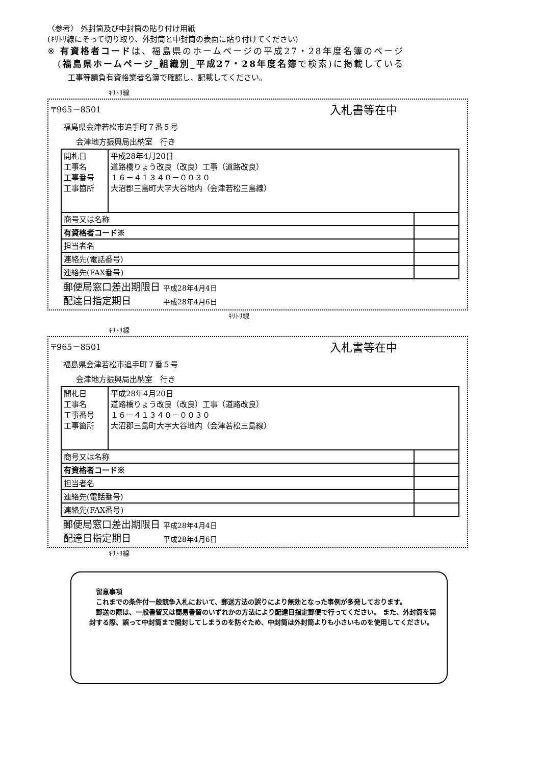〈参考〉 外封筒及び中封筒の貼り付け用紙
(ｷﾘﾄﾘ線にそって切り取り、外封筒と中封筒の表面に貼り付けてください)
※ 有資格者コードは、福島県のホームページの平成27・28年度名簿のページ
(福島県ホームページ_組織別_平成27・28年度名簿で検索)に掲載している
工事等請負有資格業者名簿で確認し、記載してください。
ｷﾘﾄﾘ線
〒965－8501 入札書等在中
福島県会津若松市追手町７番５号
会津地方振興局出納室　行き
| 開札日 工事名 工事番号 工事箇所 | 平成28年4月20日 道路橋りょう改良（改良）工事（道路改良） １６－４１３４０－００３０ 大沼郡三島町大字大谷地内（会津若松三島線） | |
| 商号又は名称 | | |
| 有資格者コード※ | | |
| 担当者名 | | |
| 連絡先(電話番号) | | |
| 連絡先(FAX番号) | | |
郵便局窓口差出期限日 平成28年4月4日
配達日指定期日　　　 平成28年4月6日
ｷﾘﾄﾘ線
ｷﾘﾄﾘ線
〒965－8501 入札書等在中
福島県会津若松市追手町７番５号
会津地方振興局出納室　行き
| 開札日 工事名 工事番号 工事箇所 | 平成28年4月20日 道路橋りょう改良（改良）工事（道路改良） １６－４１３４０－００３０ 大沼郡三島町大字大谷地内（会津若松三島線） | |
| 商号又は名称 | | |
| 有資格者コード※ | | |
| 担当者名 | | |
| 連絡先(電話番号) | | |
| 連絡先(FAX番号) | | |
郵便局窓口差出期限日 平成28年4月4日
配達日指定期日　　　 平成28年4月6日
ｷﾘﾄﾘ線
　留意事項
　これまでの条件付一般競争入札において、郵送方法の誤りにより無効となった事例が多発しております。
　郵送の際は、一般書留又は簡易書留のいずれかの方法により配達日指定郵便で行ってください。 また、外封筒を開封する際、誤って中封筒まで開封してしまうのを防ぐため、中封筒は外封筒よりも小さいものを使用してください。